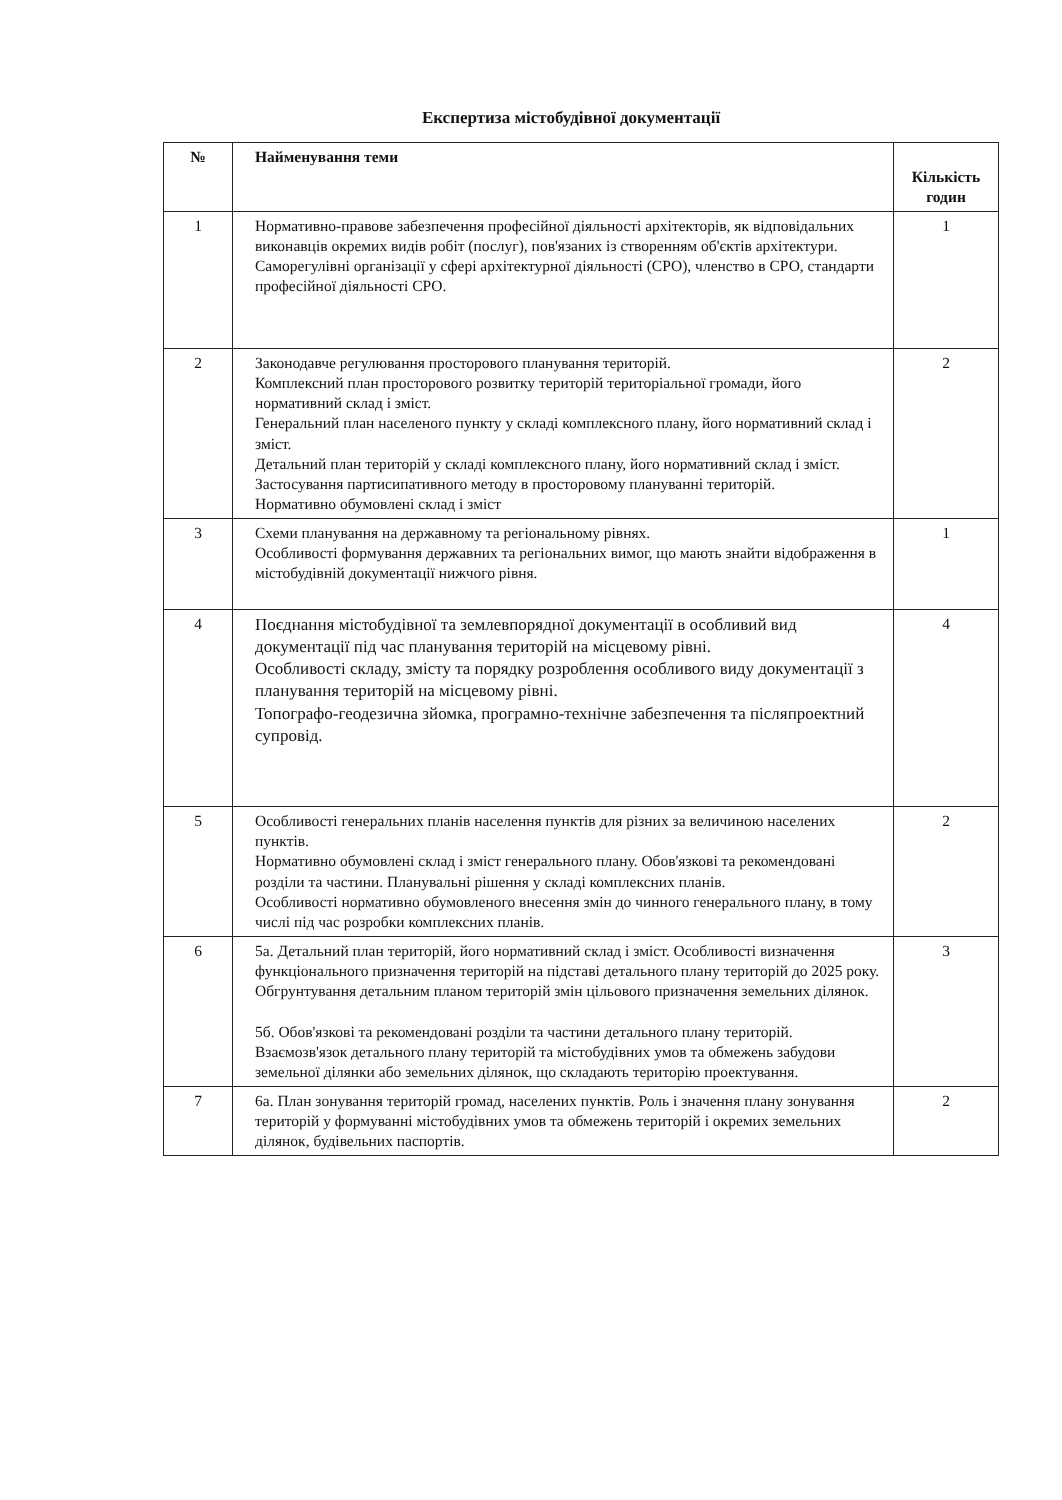Експертиза містобудівної документації
| № | Найменування теми | Кількість годин |
| --- | --- | --- |
| 1 | Нормативно-правове забезпечення професійної діяльності архітекторів, як відповідальних виконавців окремих видів робіт (послуг), пов'язаних із створенням об'єктів архітектури. Саморегулівні організації у сфері архітектурної діяльності (СРО), членство в СРО, стандарти професійної діяльності СРО. | 1 |
| 2 | Законодавче регулювання просторового планування територій. Комплексний план просторового розвитку територій територіальної громади, його нормативний склад і зміст. Генеральний план населеного пункту у складі комплексного плану, його нормативний склад і зміст. Детальний план територій у складі комплексного плану, його нормативний склад і зміст. Застосування партисипативного методу в просторовому плануванні територій. Нормативно обумовлені склад і зміст | 2 |
| 3 | Схеми планування на державному та регіональному рівнях. Особливості формування державних та регіональних вимог, що мають знайти відображення в містобудівній документації нижчого рівня. | 1 |
| 4 | Поєднання містобудівної та землевпорядної документації в особливий вид документації під час планування територій на місцевому рівні. Особливості складу, змісту та порядку розроблення особливого виду документації з планування територій на місцевому рівні. Топографо-геодезична зйомка, програмно-технічне забезпечення та післяпроектний супровід. | 4 |
| 5 | Особливості генеральних планів населення пунктів для різних за величиною населених пунктів. Нормативно обумовлені склад і зміст генерального плану. Обов'язкові та рекомендовані розділи та частини. Планувальні рішення у складі комплексних планів. Особливості нормативно обумовленого внесення змін до чинного генерального плану, в тому числі під час розробки комплексних планів. | 2 |
| 6 | 5а. Детальний план територій, його нормативний склад і зміст. Особливості визначення функціонального призначення територій на підставі детального плану територій до 2025 року. Обгрунтування детальним планом територій змін цільового призначення земельних ділянок. 5б. Обов'язкові та рекомендовані розділи та частини детального плану територій. Взаємозв'язок детального плану територій та містобудівних умов та обмежень забудови земельної ділянки або земельних ділянок, що складають територію проектування. | 3 |
| 7 | 6а. План зонування територій громад, населених пунктів. Роль і значення плану зонування територій у формуванні містобудівних умов та обмежень територій і окремих земельних ділянок, будівельних паспортів. | 2 |